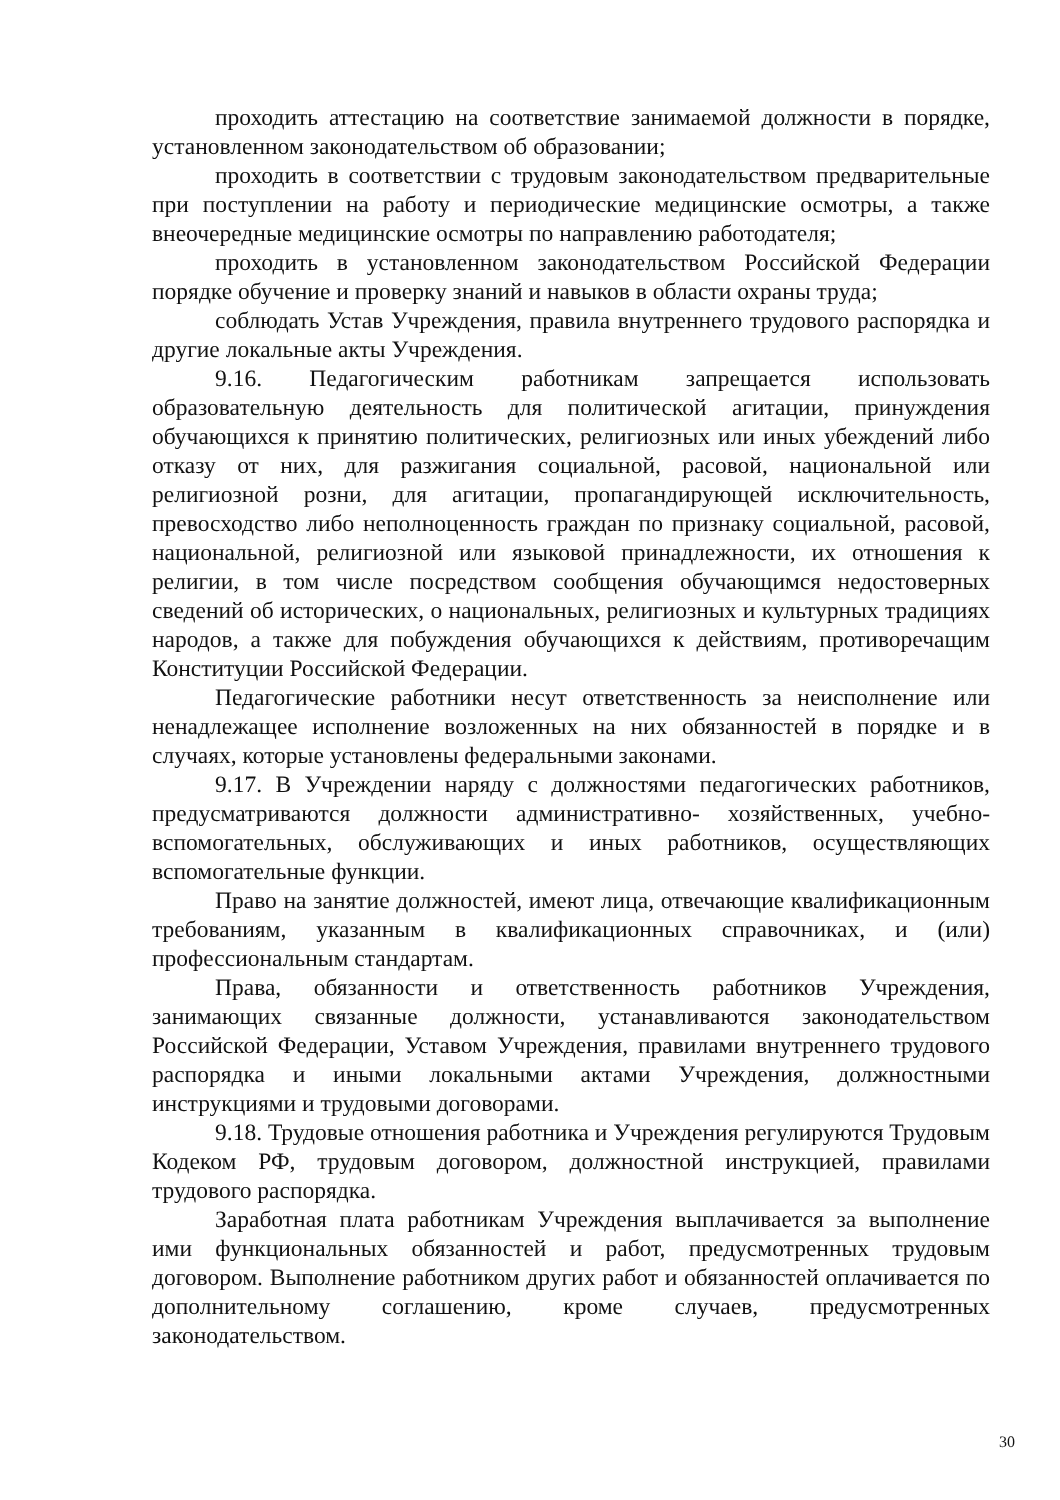проходить аттестацию на соответствие занимаемой должности в порядке, установленном законодательством об образовании;
проходить в соответствии с трудовым законодательством предварительные при поступлении на работу и периодические медицинские осмотры, а также внеочередные медицинские осмотры по направлению работодателя;
проходить в установленном законодательством Российской Федерации порядке обучение и проверку знаний и навыков в области охраны труда;
соблюдать Устав Учреждения, правила внутреннего трудового распорядка и другие локальные акты Учреждения.
9.16. Педагогическим работникам запрещается использовать образовательную деятельность для политической агитации, принуждения обучающихся к принятию политических, религиозных или иных убеждений либо отказу от них, для разжигания социальной, расовой, национальной или религиозной розни, для агитации, пропагандирующей исключительность, превосходство либо неполноценность граждан по признаку социальной, расовой, национальной, религиозной или языковой принадлежности, их отношения к религии, в том числе посредством сообщения обучающимся недостоверных сведений об исторических, о национальных, религиозных и культурных традициях народов, а также для побуждения обучающихся к действиям, противоречащим Конституции Российской Федерации.
Педагогические работники несут ответственность за неисполнение или ненадлежащее исполнение возложенных на них обязанностей в порядке и в случаях, которые установлены федеральными законами.
9.17. В Учреждении наряду с должностями педагогических работников, предусматриваются должности административно- хозяйственных, учебно-вспомогательных, обслуживающих и иных работников, осуществляющих вспомогательные функции.
Право на занятие должностей, имеют лица, отвечающие квалификационным требованиям, указанным в квалификационных справочниках, и (или) профессиональным стандартам.
Права, обязанности и ответственность работников Учреждения, занимающих связанные должности, устанавливаются законодательством Российской Федерации, Уставом Учреждения, правилами внутреннего трудового распорядка и иными локальными актами Учреждения, должностными инструкциями и трудовыми договорами.
9.18. Трудовые отношения работника и Учреждения регулируются Трудовым Кодеком РФ, трудовым договором, должностной инструкцией, правилами трудового распорядка.
Заработная плата работникам Учреждения выплачивается за выполнение ими функциональных обязанностей и работ, предусмотренных трудовым договором. Выполнение работником других работ и обязанностей оплачивается по дополнительному соглашению, кроме случаев, предусмотренных законодательством.
30